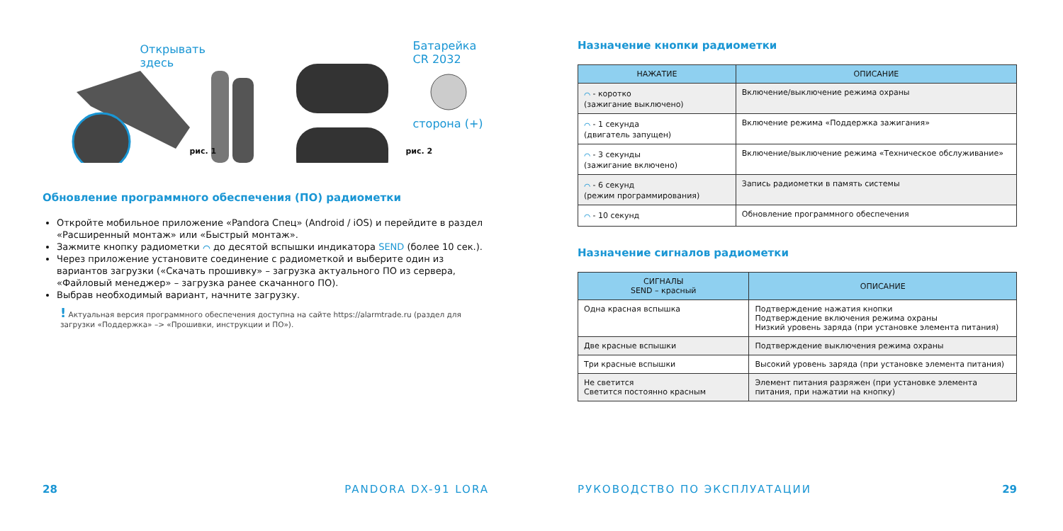Открывать
здесь
рис. 1
Батарейка
CR 2032
сторона (+)
рис. 2
Обновление программного обеспечения (ПО) радиометки
Откройте мобильное приложение «Pandora Спец» (Android / iOS) и перейдите в раздел «Расширенный монтаж» или «Быстрый монтаж».
Зажмите кнопку радиометки ⌒ до десятой вспышки индикатора SEND (более 10 сек.).
Через приложение установите соединение с радиометкой и выберите один из вариантов загрузки («Скачать прошивку» – загрузка актуального ПО из сервера, «Файловый менеджер» – загрузка ранее скачанного ПО).
Выбрав необходимый вариант, начните загрузку.
! Актуальная версия программного обеспечения доступна на сайте https://alarmtrade.ru (раздел для загрузки «Поддержка» –> «Прошивки, инструкции и ПО»).
28 PANDORA DX-91 LORA
Назначение кнопки радиометки
| НАЖАТИЕ | ОПИСАНИЕ |
| --- | --- |
| ⌒ - коротко (зажигание выключено) | Включение/выключение режима охраны |
| ⌒ - 1 секунда (двигатель запущен) | Включение режима «Поддержка зажигания» |
| ⌒ - 3 секунды (зажигание включено) | Включение/выключение режима «Техническое обслуживание» |
| ⌒ - 6 секунд (режим программирования) | Запись радиометки в память системы |
| ⌒ - 10 секунд | Обновление программного обеспечения |
Назначение сигналов радиометки
| СИГНАЛЫ SEND – красный | ОПИСАНИЕ |
| --- | --- |
| Одна красная вспышка | Подтверждение нажатия кнопки Подтверждение включения режима охраны Низкий уровень заряда (при установке элемента питания) |
| Две красные вспышки | Подтверждение выключения режима охраны |
| Три красные вспышки | Высокий уровень заряда (при установке элемента питания) |
| Не светится Светится постоянно красным | Элемент питания разряжен (при установке элемента питания, при нажатии на кнопку) |
РУКОВОДСТВО ПО ЭКСПЛУАТАЦИИ 29